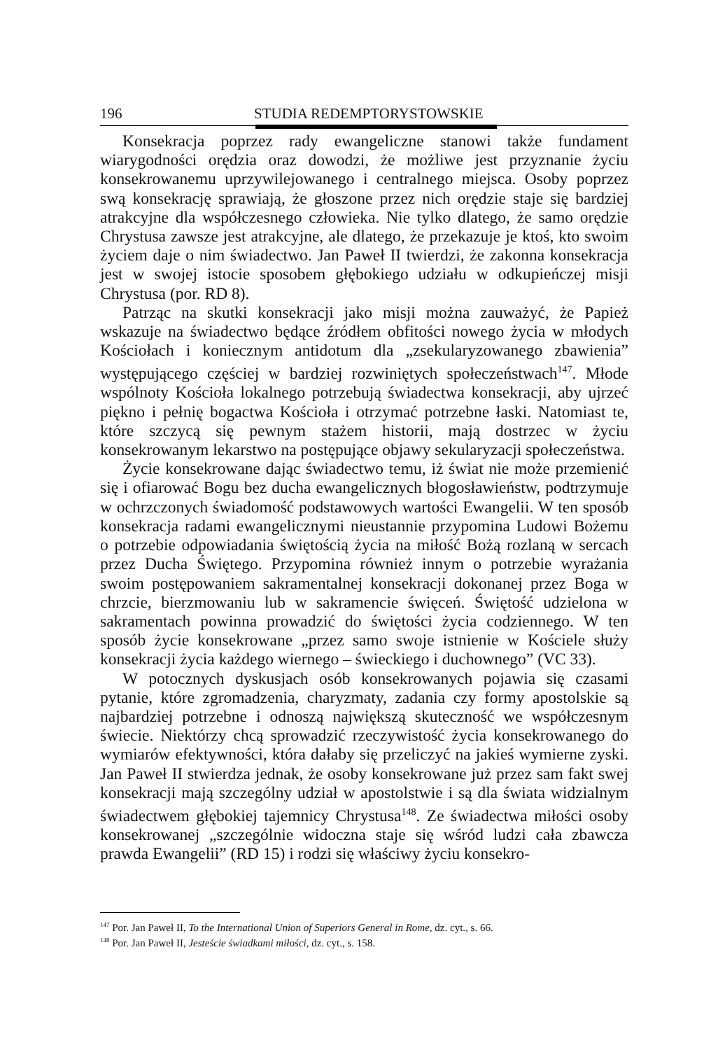196 STUDIA REDEMPTORYSTOWSKIE
Konsekracja poprzez rady ewangeliczne stanowi także fundament wiarygodności orędzia oraz dowodzi, że możliwe jest przyznanie życiu konsekrowanemu uprzywilejowanego i centralnego miejsca. Osoby poprzez swą konsekrację sprawiają, że głoszone przez nich orędzie staje się bardziej atrakcyjne dla współczesnego człowieka. Nie tylko dlatego, że samo orędzie Chrystusa zawsze jest atrakcyjne, ale dlatego, że przekazuje je ktoś, kto swoim życiem daje o nim świadectwo. Jan Paweł II twierdzi, że zakonna konsekracja jest w swojej istocie sposobem głębokiego udziału w odkupieńczej misji Chrystusa (por. RD 8).
Patrząc na skutki konsekracji jako misji można zauważyć, że Papież wskazuje na świadectwo będące źródłem obfitości nowego życia w młodych Kościołach i koniecznym antidotum dla „zsekularyzowanego zbawienia” występującego częściej w bardziej rozwiniętych społeczeństwach<sup>147</sup>. Młode wspólnoty Kościoła lokalnego potrzebują świadectwa konsekracji, aby ujrzeć piękno i pełnię bogactwa Kościoła i otrzymać potrzebne łaski. Natomiast te, które szczycą się pewnym stażem historii, mają dostrzec w życiu konsekrowanym lekarstwo na postępujące objawy sekularyzacji społeczeństwa.
Życie konsekrowane dając świadectwo temu, iż świat nie może przemienić się i ofiarować Bogu bez ducha ewangelicznych błogosławieństw, podtrzymuje w ochrzczonych świadomość podstawowych wartości Ewangelii. W ten sposób konsekracja radami ewangelicznymi nieustannie przypomina Ludowi Bożemu o potrzebie odpowiadania świętością życia na miłość Bożą rozlaną w sercach przez Ducha Świętego. Przypomina również innym o potrzebie wyrażania swoim postępowaniem sakramentalnej konsekracji dokonanej przez Boga w chrzcie, bierzmowaniu lub w sakramencie święceń. Świętość udzielona w sakramentach powinna prowadzić do świętości życia codziennego. W ten sposób życie konsekrowane „przez samo swoje istnienie w Kościele służy konsekracji życia każdego wiernego – świeckiego i duchownego” (VC 33).
W potocznych dyskusjach osób konsekrowanych pojawia się czasami pytanie, które zgromadzenia, charyzmaty, zadania czy formy apostolskie są najbardziej potrzebne i odnoszą największą skuteczność we współczesnym świecie. Niektórzy chcą sprowadzić rzeczywistość życia konsekrowanego do wymiarów efektywności, która dałaby się przeliczyć na jakieś wymierne zyski. Jan Paweł II stwierdza jednak, że osoby konsekrowane już przez sam fakt swej konsekracji mają szczególny udział w apostolstwie i są dla świata widzialnym świadectwem głębokiej tajemnicy Chrystusa<sup>148</sup>. Ze świadectwa miłości osoby konsekrowanej „szczególnie widoczna staje się wśród ludzi cała zbawcza prawda Ewangelii” (RD 15) i rodzi się właściwy życiu konsekro-
<sup>147</sup> Por. Jan Paweł II, To the International Union of Superiors General in Rome, dz. cyt., s. 66.
<sup>148</sup> Por. Jan Paweł II, Jesteście świadkami miłości, dz. cyt., s. 158.